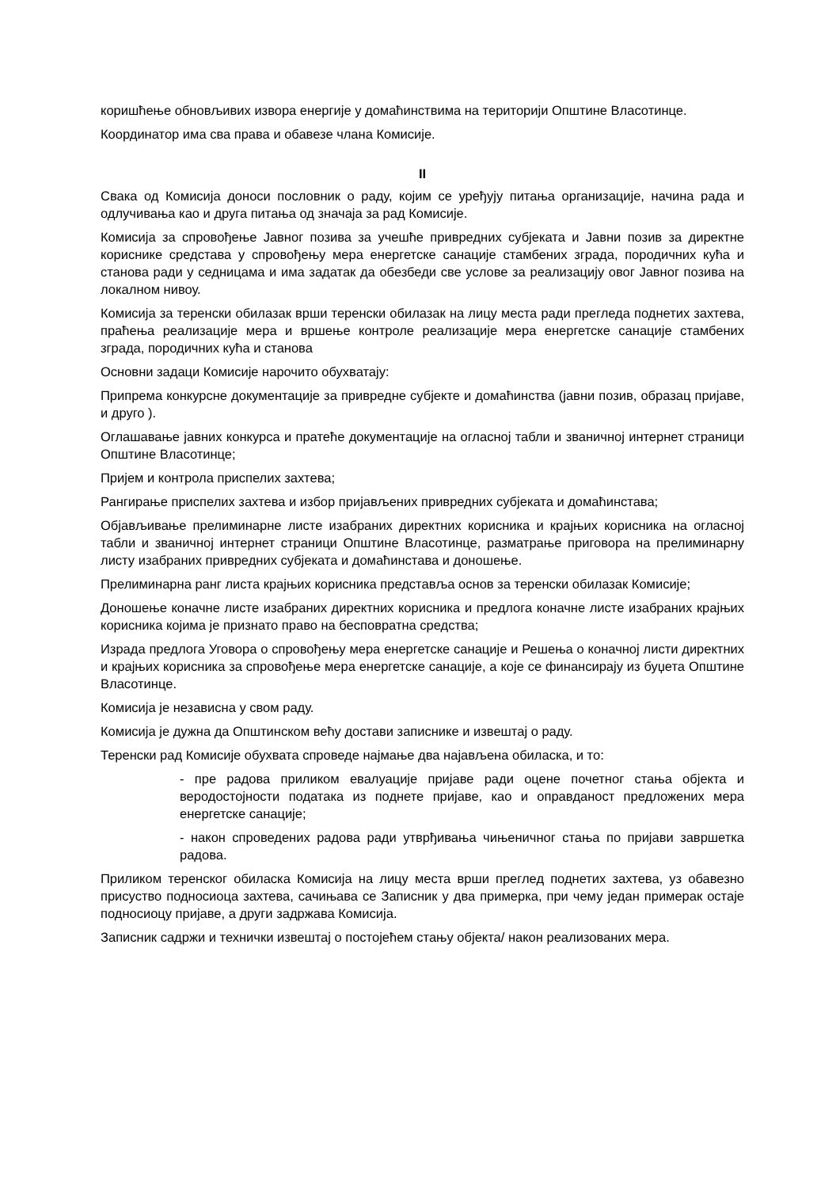коришћење обновљивих извора енергије у домаћинствима на територији Општине Власотинце.
Координатор има сва права и обавезе члана Комисије.
II
Свака од Комисија доноси пословник о раду, којим се уређују питања организације, начина рада и одлучивања као и друга питања од значаја за рад Комисије.
Комисија за спровођење Јавног позива за учешће привредних субјеката и Јавни позив за директне кориснике средстава у спровођењу мера енергетске санације стамбених зграда, породичних кућа и станова ради у седницама и има задатак да обезбеди све услове за реализацију овог Јавног позива на локалном нивоу.
Комисија за теренски обилазак врши теренски обилазак на лицу места ради прегледа поднетих захтева, праћења реализације мера и вршење контроле реализације мера енергетске санације стамбених зграда, породичних кућа и станова
Основни задаци Комисије нарочито обухватају:
Припрема конкурсне документације за привредне субјекте и домаћинства (јавни позив, образац пријаве, и друго ).
Оглашавање јавних конкурса и пратеће документације на огласној табли и званичној интернет страници Општине Власотинце;
Пријем и контрола приспелих захтева;
Рангирање приспелих захтева и избор пријављених привредних субјеката и домаћинстава;
Објављивање прелиминарне листе изабраних директних корисника и крајњих корисника на огласној табли и званичној интернет страници Општине Власотинце, разматрање приговора на прелиминарну листу изабраних привредних субјеката и домаћинстава и доношење.
Прелиминарна ранг листа крајњих корисника представља основ за теренски обилазак Комисије;
Доношење коначне листе изабраних директних корисника и предлога коначне листе изабраних крајњих корисника којима је признато право на бесповратна средства;
Израда предлога Уговора о спровођењу мера енергетске санације и Решења о коначној листи директних и крајњих корисника за спровођење мера енергетске санације, а које се финансирају из буџета Општине Власотинце.
Комисија је независна у свом раду.
Комисија је дужна да Општинском већу достави записнике и извештај о раду.
Теренски рад Комисије обухвата спроведе најмање два најављена обиласка, и то:
- пре радова приликом евалуације пријаве ради оцене почетног стања објекта и веродостојности података из поднете пријаве, као и оправданост предложених мера енергетске санације;
- након спроведених радова ради утврђивања чињеничног стања по пријави завршетка радова.
Приликом теренског обиласка Комисија на лицу места врши преглед поднетих захтева, уз обавезно присуство подносиоца захтева, сачињава се Записник у два примерка, при чему један примерак остаје подносиоцу пријаве, а други задржава Комисија.
Записник садржи и технички извештај о постојећем стању објекта/ након реализованих мера.